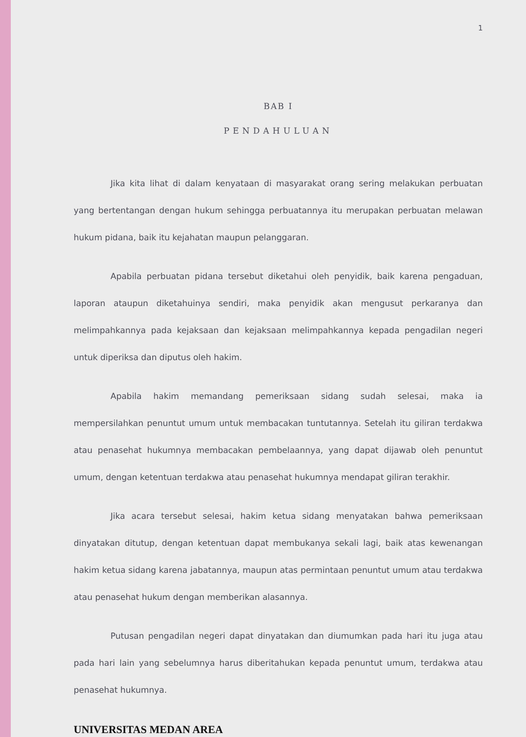1
BAB I
PENDAHULUAN
Jika kita lihat di dalam kenyataan di masyarakat orang sering melakukan perbuatan yang bertentangan dengan hukum sehingga perbuatannya itu merupakan perbuatan melawan hukum pidana, baik itu kejahatan maupun pelanggaran.
Apabila perbuatan pidana tersebut diketahui oleh penyidik, baik karena pengaduan, laporan ataupun diketahuinya sendiri, maka penyidik akan mengusut perkaranya dan melimpahkannya pada kejaksaan dan kejaksaan melimpahkannya kepada pengadilan negeri untuk diperiksa dan diputus oleh hakim.
Apabila hakim memandang pemeriksaan sidang sudah selesai, maka ia mempersilahkan penuntut umum untuk membacakan tuntutannya. Setelah itu giliran terdakwa atau penasehat hukumnya membacakan pembelaannya, yang dapat dijawab oleh penuntut umum, dengan ketentuan terdakwa atau penasehat hukumnya mendapat giliran terakhir.
Jika acara tersebut selesai, hakim ketua sidang menyatakan bahwa pemeriksaan dinyatakan ditutup, dengan ketentuan dapat membukanya sekali lagi, baik atas kewenangan hakim ketua sidang karena jabatannya, maupun atas permintaan penuntut umum atau terdakwa atau penasehat hukum dengan memberikan alasannya.
Putusan pengadilan negeri dapat dinyatakan dan diumumkan pada hari itu juga atau pada hari lain yang sebelumnya harus diberitahukan kepada penuntut umum, terdakwa atau penasehat hukumnya.
UNIVERSITAS MEDAN AREA